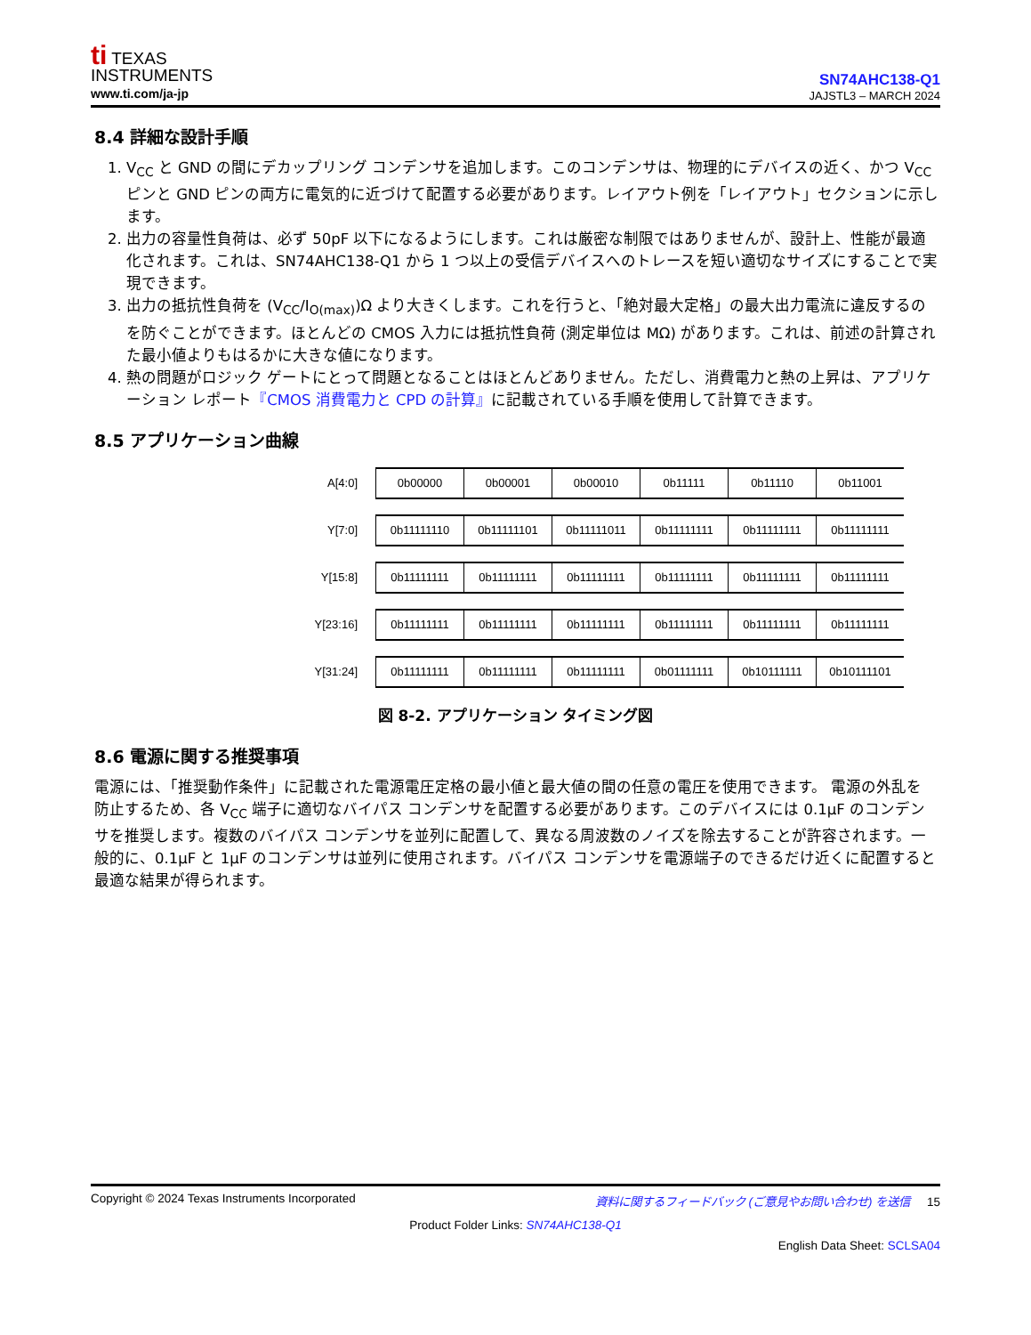ti TEXAS
INSTRUMENTS
www.ti.com/ja-jp
SN74AHC138-Q1
JAJSTL3 – MARCH 2024
8.4 詳細な設計手順
1. V<sub>CC</sub> と GND の間にデカップリング コンデンサを追加します。このコンデンサは、物理的にデバイスの近く、かつ V<sub>CC</sub> ピンと GND ピンの両方に電気的に近づけて配置する必要があります。レイアウト例を「レイアウト」セクションに示します。
2. 出力の容量性負荷は、必ず 50pF 以下になるようにします。これは厳密な制限ではありませんが、設計上、性能が最適化されます。これは、SN74AHC138-Q1 から 1 つ以上の受信デバイスへのトレースを短い適切なサイズにすることで実現できます。
3. 出力の抵抗性負荷を (V<sub>CC</sub>/I<sub>O(max)</sub>)Ω より大きくします。これを行うと、「絶対最大定格」の最大出力電流に違反するのを防ぐことができます。ほとんどの CMOS 入力には抵抗性負荷 (測定単位は MΩ) があります。これは、前述の計算された最小値よりもはるかに大きな値になります。
4. 熱の問題がロジック ゲートにとって問題となることはほとんどありません。ただし、消費電力と熱の上昇は、アプリケーション レポート『CMOS 消費電力と CPD の計算』に記載されている手順を使用して計算できます。
8.5 アプリケーション曲線
A[4:0]
0b00000 0b00001 0b00010 0b11111 0b11110 0b11001
Y[7:0]
0b11111110 0b11111101 0b11111011 0b11111111 0b11111111 0b11111111
Y[15:8]
0b11111111 0b11111111 0b11111111 0b11111111 0b11111111 0b11111111
Y[23:16]
0b11111111 0b11111111 0b11111111 0b11111111 0b11111111 0b11111111
Y[31:24]
0b11111111 0b11111111 0b11111111 0b01111111 0b10111111 0b10111101
図 8-2. アプリケーション タイミング図
8.6 電源に関する推奨事項
電源には、「推奨動作条件」に記載された電源電圧定格の最小値と最大値の間の任意の電圧を使用できます。 電源の外乱を防止するため、各 V<sub>CC</sub> 端子に適切なバイパス コンデンサを配置する必要があります。このデバイスには 0.1μF のコンデンサを推奨します。複数のバイパス コンデンサを並列に配置して、異なる周波数のノイズを除去することが許容されます。一般的に、0.1μF と 1μF のコンデンサは並列に使用されます。バイパス コンデンサを電源端子のできるだけ近くに配置すると最適な結果が得られます。
Copyright © 2024 Texas Instruments Incorporated 資料に関するフィードバック (ご意見やお問い合わせ) を送信 15
Product Folder Links: SN74AHC138-Q1
English Data Sheet: SCLSA04